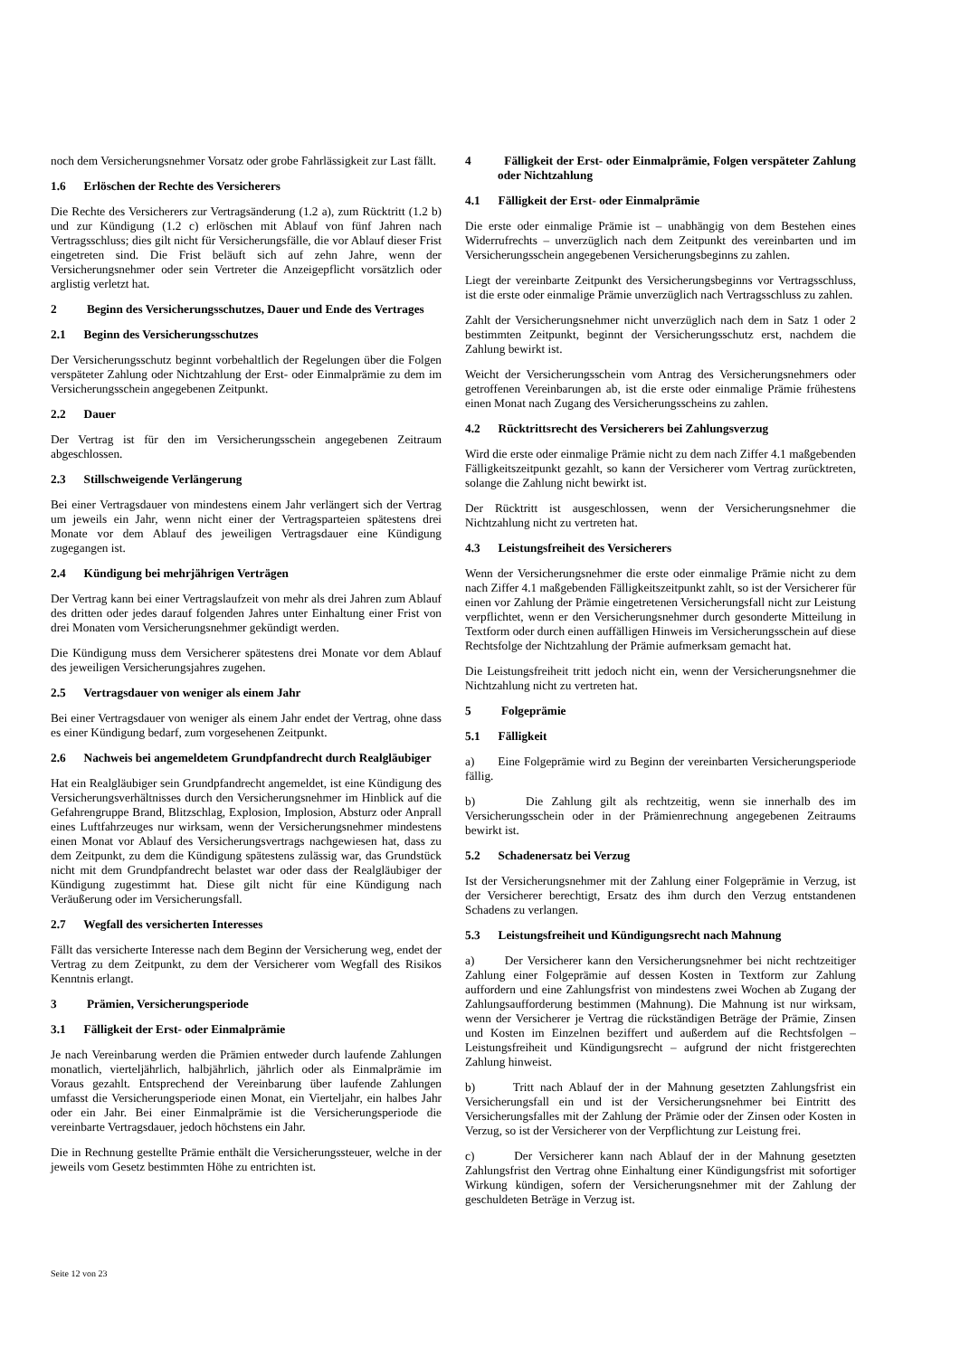noch dem Versicherungsnehmer Vorsatz oder grobe Fahrlässigkeit zur Last fällt.
1.6 Erlöschen der Rechte des Versicherers
Die Rechte des Versicherers zur Vertragsänderung (1.2 a), zum Rücktritt (1.2 b) und zur Kündigung (1.2 c) erlöschen mit Ablauf von fünf Jahren nach Vertragsschluss; dies gilt nicht für Versicherungsfälle, die vor Ablauf dieser Frist eingetreten sind. Die Frist beläuft sich auf zehn Jahre, wenn der Versicherungsnehmer oder sein Vertreter die Anzeigepflicht vorsätzlich oder arglistig verletzt hat.
2 Beginn des Versicherungsschutzes, Dauer und Ende des Vertrages
2.1 Beginn des Versicherungsschutzes
Der Versicherungsschutz beginnt vorbehaltlich der Regelungen über die Folgen verspäteter Zahlung oder Nichtzahlung der Erst- oder Einmalprämie zu dem im Versicherungsschein angegebenen Zeitpunkt.
2.2 Dauer
Der Vertrag ist für den im Versicherungsschein angegebenen Zeitraum abgeschlossen.
2.3 Stillschweigende Verlängerung
Bei einer Vertragsdauer von mindestens einem Jahr verlängert sich der Vertrag um jeweils ein Jahr, wenn nicht einer der Vertragsparteien spätestens drei Monate vor dem Ablauf des jeweiligen Vertragsdauer eine Kündigung zugegangen ist.
2.4 Kündigung bei mehrjährigen Verträgen
Der Vertrag kann bei einer Vertragslaufzeit von mehr als drei Jahren zum Ablauf des dritten oder jedes darauf folgenden Jahres unter Einhaltung einer Frist von drei Monaten vom Versicherungsnehmer gekündigt werden.
Die Kündigung muss dem Versicherer spätestens drei Monate vor dem Ablauf des jeweiligen Versicherungsjahres zugehen.
2.5 Vertragsdauer von weniger als einem Jahr
Bei einer Vertragsdauer von weniger als einem Jahr endet der Vertrag, ohne dass es einer Kündigung bedarf, zum vorgesehenen Zeitpunkt.
2.6 Nachweis bei angemeldetem Grundpfandrecht durch Realgläubiger
Hat ein Realgläubiger sein Grundpfandrecht angemeldet, ist eine Kündigung des Versicherungsverhältnisses durch den Versicherungsnehmer im Hinblick auf die Gefahrengruppe Brand, Blitzschlag, Explosion, Implosion, Absturz oder Anprall eines Luftfahrzeuges nur wirksam, wenn der Versicherungsnehmer mindestens einen Monat vor Ablauf des Versicherungsvertrags nachgewiesen hat, dass zu dem Zeitpunkt, zu dem die Kündigung spätestens zulässig war, das Grundstück nicht mit dem Grundpfandrecht belastet war oder dass der Realgläubiger der Kündigung zugestimmt hat. Diese gilt nicht für eine Kündigung nach Veräußerung oder im Versicherungsfall.
2.7 Wegfall des versicherten Interesses
Fällt das versicherte Interesse nach dem Beginn der Versicherung weg, endet der Vertrag zu dem Zeitpunkt, zu dem der Versicherer vom Wegfall des Risikos Kenntnis erlangt.
3 Prämien, Versicherungsperiode
3.1 Fälligkeit der Erst- oder Einmalprämie
Je nach Vereinbarung werden die Prämien entweder durch laufende Zahlungen monatlich, vierteljährlich, halbjährlich, jährlich oder als Einmalprämie im Voraus gezahlt. Entsprechend der Vereinbarung über laufende Zahlungen umfasst die Versicherungsperiode einen Monat, ein Vierteljahr, ein halbes Jahr oder ein Jahr. Bei einer Einmalprämie ist die Versicherungsperiode die vereinbarte Vertragsdauer, jedoch höchstens ein Jahr.
Die in Rechnung gestellte Prämie enthält die Versicherungssteuer, welche in der jeweils vom Gesetz bestimmten Höhe zu entrichten ist.
4 Fälligkeit der Erst- oder Einmalprämie, Folgen verspäteter Zahlung oder Nichtzahlung
4.1 Fälligkeit der Erst- oder Einmalprämie
Die erste oder einmalige Prämie ist – unabhängig von dem Bestehen eines Widerrufrechts – unverzüglich nach dem Zeitpunkt des vereinbarten und im Versicherungsschein angegebenen Versicherungsbeginns zu zahlen.
Liegt der vereinbarte Zeitpunkt des Versicherungsbeginns vor Vertragsschluss, ist die erste oder einmalige Prämie unverzüglich nach Vertragsschluss zu zahlen.
Zahlt der Versicherungsnehmer nicht unverzüglich nach dem in Satz 1 oder 2 bestimmten Zeitpunkt, beginnt der Versicherungsschutz erst, nachdem die Zahlung bewirkt ist.
Weicht der Versicherungsschein vom Antrag des Versicherungsnehmers oder getroffenen Vereinbarungen ab, ist die erste oder einmalige Prämie frühestens einen Monat nach Zugang des Versicherungsscheins zu zahlen.
4.2 Rücktrittsrecht des Versicherers bei Zahlungsverzug
Wird die erste oder einmalige Prämie nicht zu dem nach Ziffer 4.1 maßgebenden Fälligkeitszeitpunkt gezahlt, so kann der Versicherer vom Vertrag zurücktreten, solange die Zahlung nicht bewirkt ist.
Der Rücktritt ist ausgeschlossen, wenn der Versicherungsnehmer die Nichtzahlung nicht zu vertreten hat.
4.3 Leistungsfreiheit des Versicherers
Wenn der Versicherungsnehmer die erste oder einmalige Prämie nicht zu dem nach Ziffer 4.1 maßgebenden Fälligkeitszeitpunkt zahlt, so ist der Versicherer für einen vor Zahlung der Prämie eingetretenen Versicherungsfall nicht zur Leistung verpflichtet, wenn er den Versicherungsnehmer durch gesonderte Mitteilung in Textform oder durch einen auffälligen Hinweis im Versicherungsschein auf diese Rechtsfolge der Nichtzahlung der Prämie aufmerksam gemacht hat.
Die Leistungsfreiheit tritt jedoch nicht ein, wenn der Versicherungsnehmer die Nichtzahlung nicht zu vertreten hat.
5 Folgeprämie
5.1 Fälligkeit
a) Eine Folgeprämie wird zu Beginn der vereinbarten Versicherungsperiode fällig.
b) Die Zahlung gilt als rechtzeitig, wenn sie innerhalb des im Versicherungsschein oder in der Prämienrechnung angegebenen Zeitraums bewirkt ist.
5.2 Schadenersatz bei Verzug
Ist der Versicherungsnehmer mit der Zahlung einer Folgeprämie in Verzug, ist der Versicherer berechtigt, Ersatz des ihm durch den Verzug entstandenen Schadens zu verlangen.
5.3 Leistungsfreiheit und Kündigungsrecht nach Mahnung
a) Der Versicherer kann den Versicherungsnehmer bei nicht rechtzeitiger Zahlung einer Folgeprämie auf dessen Kosten in Textform zur Zahlung auffordern und eine Zahlungsfrist von mindestens zwei Wochen ab Zugang der Zahlungsaufforderung bestimmen (Mahnung). Die Mahnung ist nur wirksam, wenn der Versicherer je Vertrag die rückständigen Beträge der Prämie, Zinsen und Kosten im Einzelnen beziffert und außerdem auf die Rechtsfolgen – Leistungsfreiheit und Kündigungsrecht – aufgrund der nicht fristgerechten Zahlung hinweist.
b) Tritt nach Ablauf der in der Mahnung gesetzten Zahlungsfrist ein Versicherungsfall ein und ist der Versicherungsnehmer bei Eintritt des Versicherungsfalles mit der Zahlung der Prämie oder der Zinsen oder Kosten in Verzug, so ist der Versicherer von der Verpflichtung zur Leistung frei.
c) Der Versicherer kann nach Ablauf der in der Mahnung gesetzten Zahlungsfrist den Vertrag ohne Einhaltung einer Kündigungsfrist mit sofortiger Wirkung kündigen, sofern der Versicherungsnehmer mit der Zahlung der geschuldeten Beträge in Verzug ist.
Seite 12 von 23